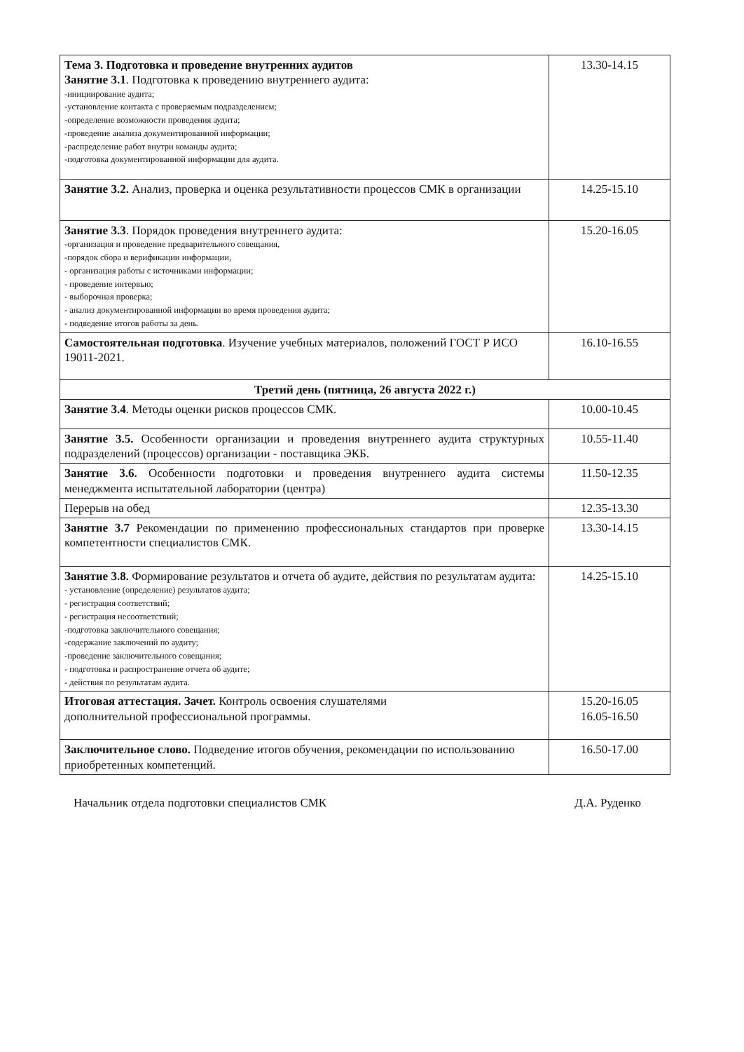| Тема 3. Подготовка и проведение внутренних аудитов Занятие 3.1 . Подготовка к проведению внутреннего аудита: -инициирование аудита; -установление контакта с проверяемым подразделением; -определение возможности проведения аудита; -проведение анализа документированной информации; -распределение работ внутри команды аудита; -подготовка документированной информации для аудита. | 13.30-14.15 |
| Занятие 3.2. Анализ, проверка и оценка результативности процессов СМК в организации | 14.25-15.10 |
| Занятие 3.3 . Порядок проведения внутреннего аудита: -организация и проведение предварительного совещания, -порядок сбора и верификации информации, - организация работы с источниками информации; - проведение интервью; - выборочная проверка; - анализ документированной информации во время проведения аудита; - подведение итогов работы за день. | 15.20-16.05 |
| Самостоятельная подготовка . Изучение учебных материалов, положений ГОСТ Р ИСО 19011-2021. | 16.10-16.55 |
| Третий день (пятница, 26 августа 2022 г.) | |
| Занятие 3.4 . Методы оценки рисков процессов СМК. | 10.00-10.45 |
| Занятие 3.5. Особенности организации и проведения внутреннего аудита структурных подразделений (процессов) организации - поставщика ЭКБ. | 10.55-11.40 |
| Занятие 3.6. Особенности подготовки и проведения внутреннего аудита системы менеджмента испытательной лаборатории (центра) | 11.50-12.35 |
| Перерыв на обед | 12.35-13.30 |
| Занятие 3.7 Рекомендации по применению профессиональных стандартов при проверке компетентности специалистов СМК. | 13.30-14.15 |
| Занятие 3.8. Формирование результатов и отчета об аудите, действия по результатам аудита: - установление (определение) результатов аудита; - регистрация соответствий; - регистрация несоответствий; -подготовка заключительного совещания; -содержание заключений по аудиту; -проведение заключительного совещания; - подготовка и распространение отчета об аудите; - действия по результатам аудита. | 14.25-15.10 |
| Итоговая аттестация. Зачет. Контроль освоения слушателями дополнительной профессиональной программы. | 15.20-16.05 16.05-16.50 |
| Заключительное слово. Подведение итогов обучения, рекомендации по использованию приобретенных компетенций. | 16.50-17.00 |
Начальник отдела подготовки специалистов СМК Д.А. Руденко